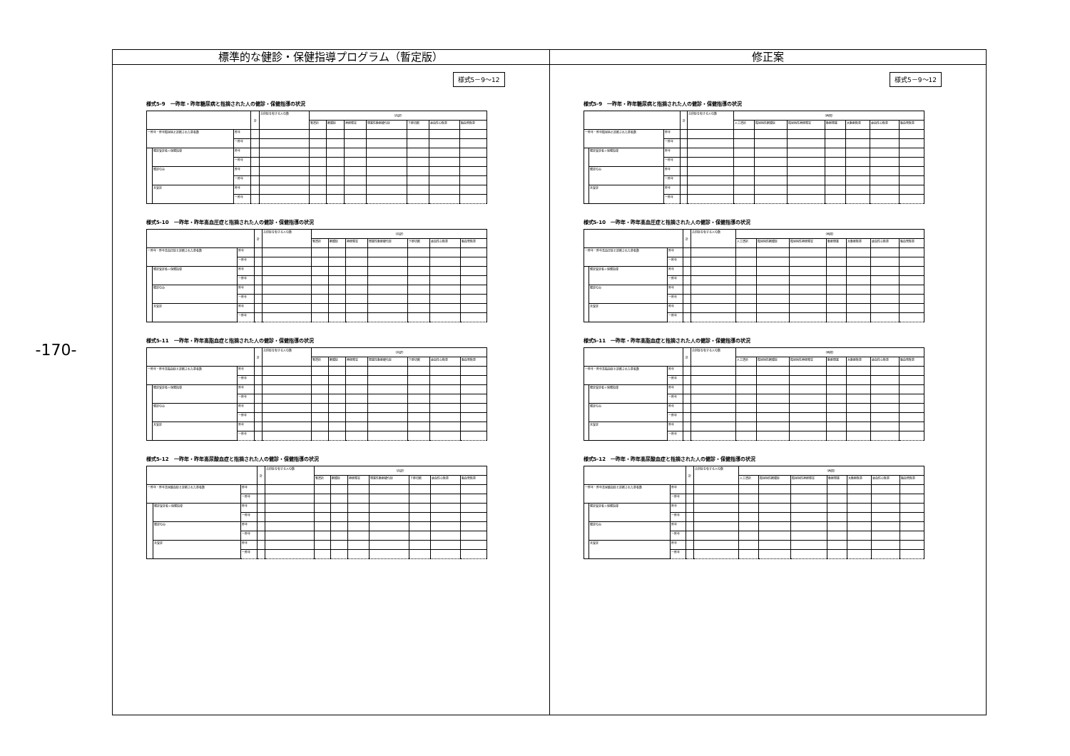-170-
標準的な健診・保健指導プログラム（暫定版）
様式5－9～12
様式5-9　一昨年・昨年糖尿病と指摘された人の健診・保健指導の状況
| | | | 計 | 合併症を有する人の数 | （内訳） | | | | | | |
| --- | --- | --- | --- | --- | --- | --- | --- | --- | --- | --- | --- |
| | | | | | 腎透析 | 網膜症 | 神経障害 | 閉塞性動脈硬化症 | 下肢切断 | 虚血性心疾患 | 脳血管疾患 |
| 一昨年・昨年糖尿病と診断された患者数 | | 昨年 | | | | | | | | | |
| | | 一昨年 | | | | | | | | | |
| | 健診受診者＋保健指導 | 昨年 | | | | | | | | | |
| | | 一昨年 | | | | | | | | | |
| | 健診のみ | 昨年 | | | | | | | | | |
| | | 一昨年 | | | | | | | | | |
| | 未受診 | 昨年 | | | | | | | | | |
| | | 一昨年 | | | | | | | | | |
様式5-10　一昨年・昨年高血圧症と指摘された人の健診・保健指導の状況
| | | | 計 | 合併症を有する人の数 | （内訳） | | | | | | |
| --- | --- | --- | --- | --- | --- | --- | --- | --- | --- | --- | --- |
| | | | | | 腎透析 | 網膜症 | 神経障害 | 閉塞性動脈硬化症 | 下肢切断 | 虚血性心疾患 | 脳血管疾患 |
| 一昨年・昨年高血圧症と診断された患者数 | | 昨年 | | | | | | | | | |
| | | 一昨年 | | | | | | | | | |
| | 健診受診者＋保健指導 | 昨年 | | | | | | | | | |
| | | 一昨年 | | | | | | | | | |
| | 健診のみ | 昨年 | | | | | | | | | |
| | | 一昨年 | | | | | | | | | |
| | 未受診 | 昨年 | | | | | | | | | |
| | | 一昨年 | | | | | | | | | |
様式5-11　一昨年・昨年高脂血症と指摘された人の健診・保健指導の状況
| | | | 計 | 合併症を有する人の数 | （内訳） | | | | | | |
| --- | --- | --- | --- | --- | --- | --- | --- | --- | --- | --- | --- |
| | | | | | 腎透析 | 網膜症 | 神経障害 | 閉塞性動脈硬化症 | 下肢切断 | 虚血性心疾患 | 脳血管疾患 |
| 一昨年・昨年高脂血症と診断された患者数 | | 昨年 | | | | | | | | | |
| | | 一昨年 | | | | | | | | | |
| | 健診受診者＋保健指導 | 昨年 | | | | | | | | | |
| | | 一昨年 | | | | | | | | | |
| | 健診のみ | 昨年 | | | | | | | | | |
| | | 一昨年 | | | | | | | | | |
| | 未受診 | 昨年 | | | | | | | | | |
| | | 一昨年 | | | | | | | | | |
様式5-12　一昨年・昨年高尿酸血症と指摘された人の健診・保健指導の状況
| | | | 計 | 合併症を有する人の数 | （内訳） | | | | | | |
| --- | --- | --- | --- | --- | --- | --- | --- | --- | --- | --- | --- |
| | | | | | 腎透析 | 網膜症 | 神経障害 | 閉塞性動脈硬化症 | 下肢切断 | 虚血性心疾患 | 脳血管疾患 |
| 一昨年・昨年高尿酸血症と診断された患者数 | | 昨年 | | | | | | | | | |
| | | 一昨年 | | | | | | | | | |
| | 健診受診者＋保健指導 | 昨年 | | | | | | | | | |
| | | 一昨年 | | | | | | | | | |
| | 健診のみ | 昨年 | | | | | | | | | |
| | | 一昨年 | | | | | | | | | |
| | 未受診 | 昨年 | | | | | | | | | |
| | | 一昨年 | | | | | | | | | |
修正案
様式5－9～12
様式5-9　一昨年・昨年糖尿病と指摘された人の健診・保健指導の状況
| | | | 計 | 合併症を有する人の数 | （再掲） | | | | | | |
| --- | --- | --- | --- | --- | --- | --- | --- | --- | --- | --- | --- |
| | | | | | 人工透析 | 糖尿病性網膜症 | 糖尿病性神経障害 | 動脈閉塞 | 大動脈疾患 | 虚血性心疾患 | 脳血管疾患 |
| 一昨年・昨年糖尿病と診断された患者数 | | 昨年 | | | | | | | | | |
| | | 一昨年 | | | | | | | | | |
| | 健診受診者＋保健指導 | 昨年 | | | | | | | | | |
| | | 一昨年 | | | | | | | | | |
| | 健診のみ | 昨年 | | | | | | | | | |
| | | 一昨年 | | | | | | | | | |
| | 未受診 | 昨年 | | | | | | | | | |
| | | 一昨年 | | | | | | | | | |
様式5-10　一昨年・昨年高血圧症と指摘された人の健診・保健指導の状況
| | | | 計 | 合併症を有する人の数 | （再掲） | | | | | | |
| --- | --- | --- | --- | --- | --- | --- | --- | --- | --- | --- | --- |
| | | | | | 人工透析 | 糖尿病性網膜症 | 糖尿病性神経障害 | 動脈閉塞 | 大動脈疾患 | 虚血性心疾患 | 脳血管疾患 |
| 一昨年・昨年高血圧症と診断された患者数 | | 昨年 | | | | | | | | | |
| | | 一昨年 | | | | | | | | | |
| | 健診受診者＋保健指導 | 昨年 | | | | | | | | | |
| | | 一昨年 | | | | | | | | | |
| | 健診のみ | 昨年 | | | | | | | | | |
| | | 一昨年 | | | | | | | | | |
| | 未受診 | 昨年 | | | | | | | | | |
| | | 一昨年 | | | | | | | | | |
様式5-11　一昨年・昨年高脂血症と指摘された人の健診・保健指導の状況
| | | | 計 | 合併症を有する人の数 | （再掲） | | | | | | |
| --- | --- | --- | --- | --- | --- | --- | --- | --- | --- | --- | --- |
| | | | | | 人工透析 | 糖尿病性網膜症 | 糖尿病性神経障害 | 動脈閉塞 | 大動脈疾患 | 虚血性心疾患 | 脳血管疾患 |
| 一昨年・昨年高脂血症と診断された患者数 | | 昨年 | | | | | | | | | |
| | | 一昨年 | | | | | | | | | |
| | 健診受診者＋保健指導 | 昨年 | | | | | | | | | |
| | | 一昨年 | | | | | | | | | |
| | 健診のみ | 昨年 | | | | | | | | | |
| | | 一昨年 | | | | | | | | | |
| | 未受診 | 昨年 | | | | | | | | | |
| | | 一昨年 | | | | | | | | | |
様式5-12　一昨年・昨年高尿酸血症と指摘された人の健診・保健指導の状況
| | | | 計 | 合併症を有する人の数 | （再掲） | | | | | | |
| --- | --- | --- | --- | --- | --- | --- | --- | --- | --- | --- | --- |
| | | | | | 人工透析 | 糖尿病性網膜症 | 糖尿病性神経障害 | 動脈閉塞 | 大動脈疾患 | 虚血性心疾患 | 脳血管疾患 |
| 一昨年・昨年高尿酸血症と診断された患者数 | | 昨年 | | | | | | | | | |
| | | 一昨年 | | | | | | | | | |
| | 健診受診者＋保健指導 | 昨年 | | | | | | | | | |
| | | 一昨年 | | | | | | | | | |
| | 健診のみ | 昨年 | | | | | | | | | |
| | | 一昨年 | | | | | | | | | |
| | 未受診 | 昨年 | | | | | | | | | |
| | | 一昨年 | | | | | | | | | |